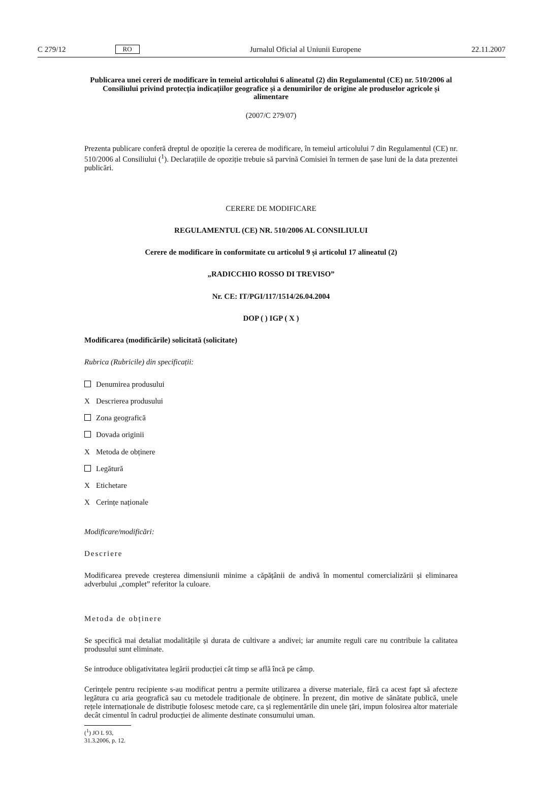C 279/12 RO Jurnalul Oficial al Uniunii Europene 22.11.2007
Publicarea unei cereri de modificare în temeiul articolului 6 alineatul (2) din Regulamentul (CE) nr. 510/2006 al Consiliului privind protecția indicațiilor geografice și a denumirilor de origine ale produselor agricole și alimentare
(2007/C 279/07)
Prezenta publicare conferă dreptul de opoziție la cererea de modificare, în temeiul articolului 7 din Regulamentul (CE) nr. 510/2006 al Consiliului (<sup>1</sup>). Declarațiile de opoziție trebuie să parvină Comisiei în termen de șase luni de la data prezentei publicări.
CERERE DE MODIFICARE
REGULAMENTUL (CE) NR. 510/2006 AL CONSILIULUI
Cerere de modificare în conformitate cu articolul 9 și articolul 17 alineatul (2)
„RADICCHIO ROSSO DI TREVISO”
Nr. CE: IT/PGI/117/1514/26.04.2004
DOP ( ) IGP ( X )
Modificarea (modificările) solicitată (solicitate)
Rubrica (Rubricile) din specificații:
Denumirea produsului
X Descrierea produsului
Zona geografică
Dovada originii
X Metoda de obținere
Legătură
X Etichetare
X Cerințe naționale
Modificare/modificări:
Descriere
Modificarea prevede creșterea dimensiunii minime a căpățânii de andivă în momentul comercializării și eliminarea adverbului „complet” referitor la culoare.
Metoda de obținere
Se specifică mai detaliat modalitățile și durata de cultivare a andivei; iar anumite reguli care nu contribuie la calitatea produsului sunt eliminate.
Se introduce obligativitatea legării producției cât timp se află încă pe câmp.
Cerințele pentru recipiente s-au modificat pentru a permite utilizarea a diverse materiale, fără ca acest fapt să afecteze legătura cu aria geografică sau cu metodele tradiționale de obținere. În prezent, din motive de sănătate publică, unele rețele internaționale de distribuție folosesc metode care, ca și reglementările din unele țări, impun folosirea altor materiale decât cimentul în cadrul producției de alimente destinate consumului uman.
(<sup>1</sup>) JO L 93, 31.3.2006, p. 12.